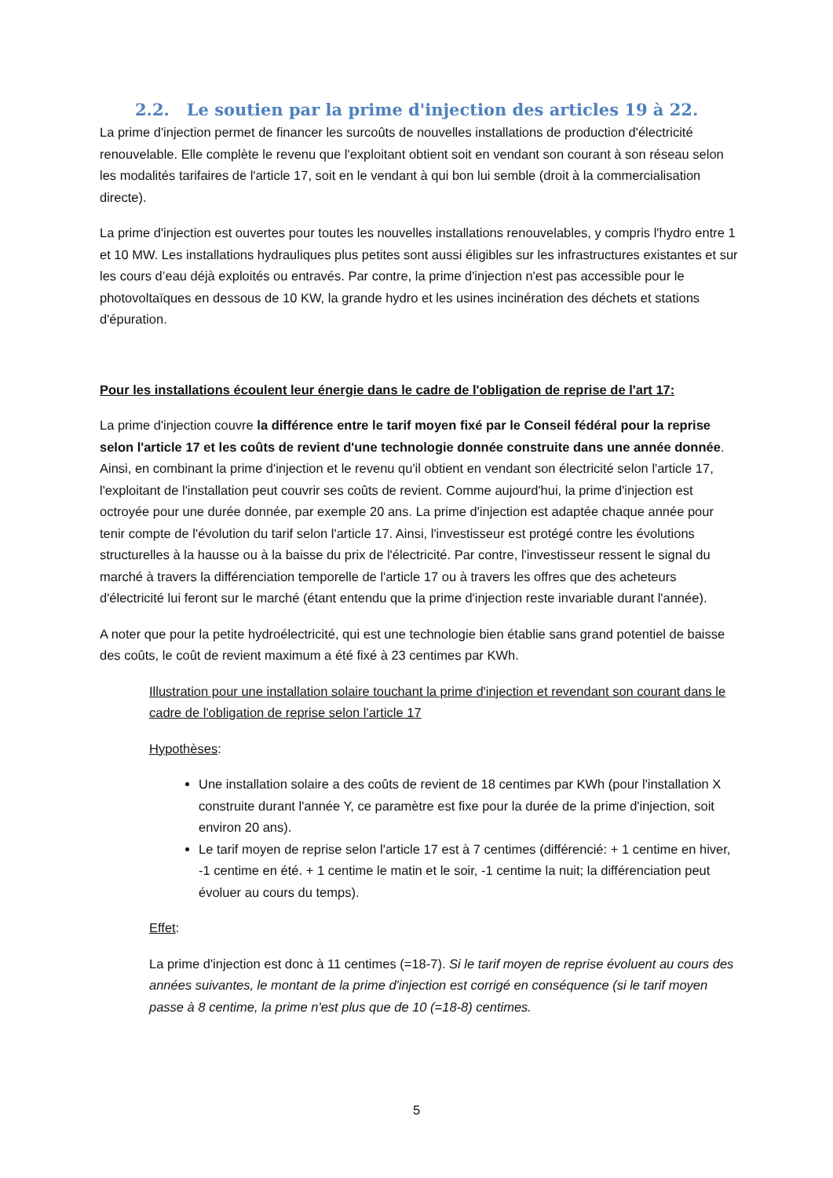2.2. Le soutien par la prime d'injection des articles 19 à 22.
La prime d'injection permet de financer les surcoûts de nouvelles installations de production d'électricité renouvelable. Elle complète le revenu que l'exploitant obtient soit en vendant son courant à son réseau selon les modalités tarifaires de l'article 17, soit en le vendant à qui bon lui semble (droit à la commercialisation directe).
La prime d'injection est ouvertes pour toutes les nouvelles installations renouvelables, y compris l'hydro entre 1 et 10 MW. Les installations hydrauliques plus petites sont aussi éligibles sur les infrastructures existantes et sur les cours d’eau déjà exploités ou entravés. Par contre, la prime d'injection n'est pas accessible pour le photovoltaïques en dessous de 10 KW, la grande hydro et les usines incinération des déchets et stations d'épuration.
Pour les installations écoulent leur énergie dans le cadre de l'obligation de reprise de l'art 17:
La prime d'injection couvre la différence entre le tarif moyen fixé par le Conseil fédéral pour la reprise selon l'article 17 et les coûts de revient d'une technologie donnée construite dans une année donnée. Ainsi, en combinant la prime d'injection et le revenu qu'il obtient en vendant son électricité selon l'article 17, l'exploitant de l'installation peut couvrir ses coûts de revient. Comme aujourd'hui, la prime d'injection est octroyée pour une durée donnée, par exemple 20 ans. La prime d'injection est adaptée chaque année pour tenir compte de l'évolution du tarif selon l'article 17. Ainsi, l'investisseur est protégé contre les évolutions structurelles à la hausse ou à la baisse du prix de l'électricité. Par contre, l'investisseur ressent le signal du marché à travers la différenciation temporelle de l'article 17 ou à travers les offres que des acheteurs d'électricité lui feront sur le marché (étant entendu que la prime d'injection reste invariable durant l'année).
A noter que pour la petite hydroélectricité, qui est une technologie bien établie sans grand potentiel de baisse des coûts, le coût de revient maximum a été fixé à 23 centimes par KWh.
Illustration pour une installation solaire touchant la prime d'injection et revendant son courant dans le cadre de l'obligation de reprise selon l'article 17
Hypothèses:
Une installation solaire a des coûts de revient de 18 centimes par KWh (pour l'installation X construite durant l'année Y, ce paramètre est fixe pour la durée de la prime d'injection, soit environ 20 ans).
Le tarif moyen de reprise selon l'article 17 est à 7 centimes (différencié: + 1 centime en hiver, -1 centime en été. + 1 centime le matin et le soir, -1 centime la nuit; la différenciation peut évoluer au cours du temps).
Effet:
La prime d'injection est donc à 11 centimes (=18-7). Si le tarif moyen de reprise évoluent au cours des années suivantes, le montant de la prime d'injection est corrigé en conséquence (si le tarif moyen passe à 8 centime, la prime n'est plus que de 10 (=18-8) centimes.
5